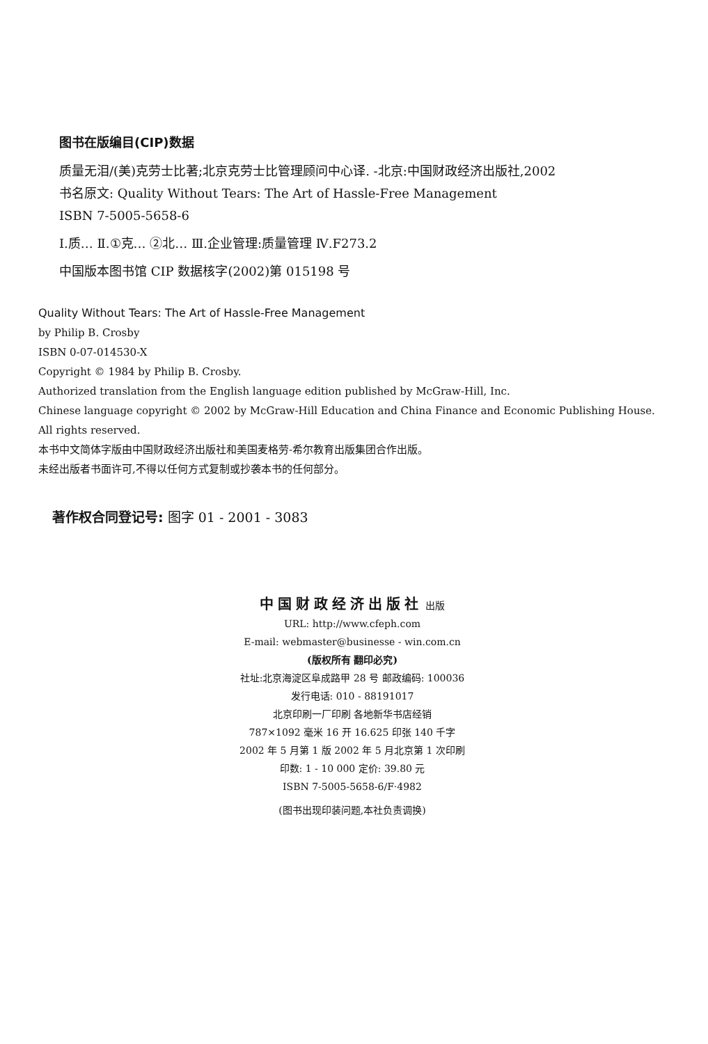图书在版编目(CIP)数据
质量无泪/(美)克劳士比著;北京克劳士比管理顾问中心译. -北京:中国财政经济出版社,2002
书名原文: Quality Without Tears: The Art of Hassle-Free Management
ISBN 7-5005-5658-6
Ⅰ.质… Ⅱ.①克… ②北… Ⅲ.企业管理:质量管理 Ⅳ.F273.2
中国版本图书馆 CIP 数据核字(2002)第 015198 号
Quality Without Tears: The Art of Hassle-Free Management
by Philip B. Crosby
ISBN 0-07-014530-X
Copyright © 1984 by Philip B. Crosby.
Authorized translation from the English language edition published by McGraw-Hill, Inc.
Chinese language copyright © 2002 by McGraw-Hill Education and China Finance and Economic Publishing House. All rights reserved.
本书中文简体字版由中国财政经济出版社和美国麦格劳-希尔教育出版集团合作出版。
未经出版者书面许可,不得以任何方式复制或抄袭本书的任何部分。
著作权合同登记号: 图字 01 - 2001 - 3083
中国财政经济出版社 出版
URL: http://www.cfeph.com
E-mail: webmaster@businesse - win.com.cn
(版权所有 翻印必究)
社址:北京海淀区阜成路甲 28 号 邮政编码: 100036
发行电话: 010 - 88191017
北京印刷一厂印刷 各地新华书店经销
787×1092 毫米 16 开 16.625 印张 140 千字
2002 年 5 月第 1 版 2002 年 5 月北京第 1 次印刷
印数: 1 - 10 000 定价: 39.80 元
ISBN 7-5005-5658-6/F·4982
(图书出现印装问题,本社负责调换)